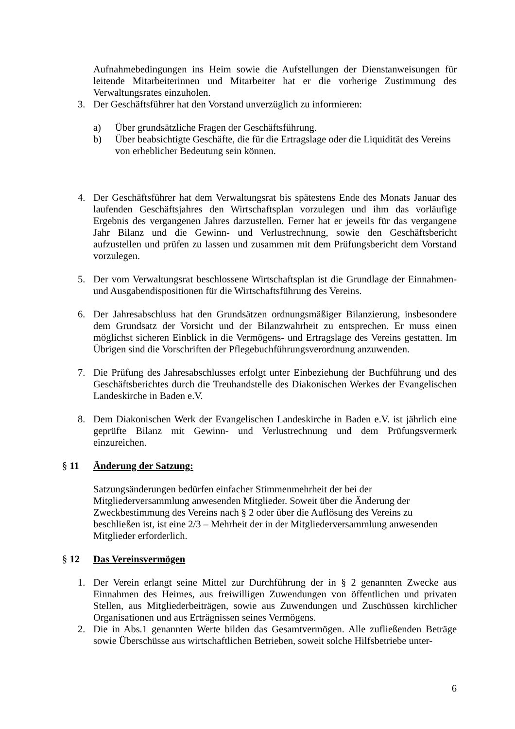Aufnahmebedingungen ins Heim sowie die Aufstellungen der Dienstanweisungen für leitende Mitarbeiterinnen und Mitarbeiter hat er die vorherige Zustimmung des Verwaltungsrates einzuholen.
3. Der Geschäftsführer hat den Vorstand unverzüglich zu informieren:
a) Über grundsätzliche Fragen der Geschäftsführung.
b) Über beabsichtigte Geschäfte, die für die Ertragslage oder die Liquidität des Vereins von erheblicher Bedeutung sein können.
4. Der Geschäftsführer hat dem Verwaltungsrat bis spätestens Ende des Monats Januar des laufenden Geschäftsjahres den Wirtschaftsplan vorzulegen und ihm das vorläufige Ergebnis des vergangenen Jahres darzustellen. Ferner hat er jeweils für das vergangene Jahr Bilanz und die Gewinn- und Verlustrechnung, sowie den Geschäftsbericht aufzustellen und prüfen zu lassen und zusammen mit dem Prüfungsbericht dem Vorstand vorzulegen.
5. Der vom Verwaltungsrat beschlossene Wirtschaftsplan ist die Grundlage der Einnahmen- und Ausgabendispositionen für die Wirtschaftsführung des Vereins.
6. Der Jahresabschluss hat den Grundsätzen ordnungsmäßiger Bilanzierung, insbesondere dem Grundsatz der Vorsicht und der Bilanzwahrheit zu entsprechen. Er muss einen möglichst sicheren Einblick in die Vermögens- und Ertragslage des Vereins gestatten. Im Übrigen sind die Vorschriften der Pflegebuchführungsverordnung anzuwenden.
7. Die Prüfung des Jahresabschlusses erfolgt unter Einbeziehung der Buchführung und des Geschäftsberichtes durch die Treuhandstelle des Diakonischen Werkes der Evangelischen Landeskirche in Baden e.V.
8. Dem Diakonischen Werk der Evangelischen Landeskirche in Baden e.V. ist jährlich eine geprüfte Bilanz mit Gewinn- und Verlustrechnung und dem Prüfungsvermerk einzureichen.
§ 11 Änderung der Satzung:
Satzungsänderungen bedürfen einfacher Stimmenmehrheit der bei der Mitgliederversammlung anwesenden Mitglieder. Soweit über die Änderung der Zweckbestimmung des Vereins nach § 2 oder über die Auflösung des Vereins zu beschließen ist, ist eine 2/3 – Mehrheit der in der Mitgliederversammlung anwesenden Mitglieder erforderlich.
§ 12 Das Vereinsvermögen
1. Der Verein erlangt seine Mittel zur Durchführung der in § 2 genannten Zwecke aus Einnahmen des Heimes, aus freiwilligen Zuwendungen von öffentlichen und privaten Stellen, aus Mitgliederbeiträgen, sowie aus Zuwendungen und Zuschüssen kirchlicher Organisationen und aus Erträgnissen seines Vermögens.
2. Die in Abs.1 genannten Werte bilden das Gesamtvermögen. Alle zufließenden Beträge sowie Überschüsse aus wirtschaftlichen Betrieben, soweit solche Hilfsbetriebe unter-
6